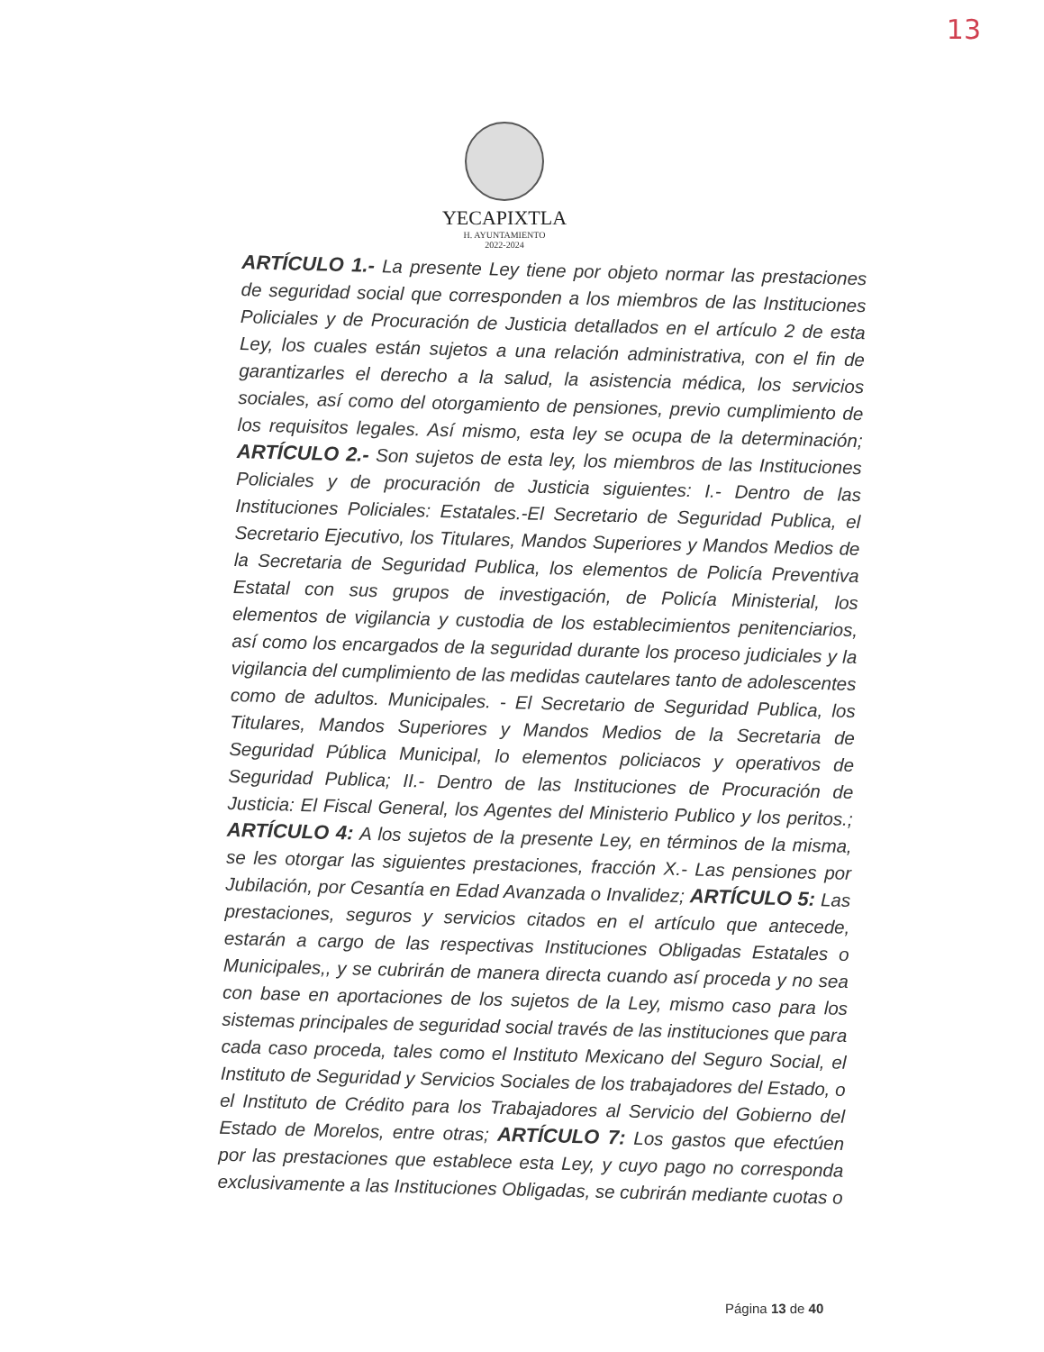13
YECAPIXTLA
H. AYUNTAMIENTO
2022-2024
ARTÍCULO 1.- La presente Ley tiene por objeto normar las prestaciones de seguridad social que corresponden a los miembros de las Instituciones Policiales y de Procuración de Justicia detallados en el artículo 2 de esta Ley, los cuales están sujetos a una relación administrativa, con el fin de garantizarles el derecho a la salud, la asistencia médica, los servicios sociales, así como del otorgamiento de pensiones, previo cumplimiento de los requisitos legales. Así mismo, esta ley se ocupa de la determinación; ARTÍCULO 2.- Son sujetos de esta ley, los miembros de las Instituciones Policiales y de procuración de Justicia siguientes: I.- Dentro de las Instituciones Policiales: Estatales.-El Secretario de Seguridad Publica, el Secretario Ejecutivo, los Titulares, Mandos Superiores y Mandos Medios de la Secretaria de Seguridad Publica, los elementos de Policía Preventiva Estatal con sus grupos de investigación, de Policía Ministerial, los elementos de vigilancia y custodia de los establecimientos penitenciarios, así como los encargados de la seguridad durante los proceso judiciales y la vigilancia del cumplimiento de las medidas cautelares tanto de adolescentes como de adultos. Municipales. - El Secretario de Seguridad Publica, los Titulares, Mandos Superiores y Mandos Medios de la Secretaria de Seguridad Pública Municipal, lo elementos policiacos y operativos de Seguridad Publica; II.- Dentro de las Instituciones de Procuración de Justicia: El Fiscal General, los Agentes del Ministerio Publico y los peritos.; ARTÍCULO 4: A los sujetos de la presente Ley, en términos de la misma, se les otorgar las siguientes prestaciones, fracción X.- Las pensiones por Jubilación, por Cesantía en Edad Avanzada o Invalidez; ARTÍCULO 5: Las prestaciones, seguros y servicios citados en el artículo que antecede, estarán a cargo de las respectivas Instituciones Obligadas Estatales o Municipales,, y se cubrirán de manera directa cuando así proceda y no sea con base en aportaciones de los sujetos de la Ley, mismo caso para los sistemas principales de seguridad social través de las instituciones que para cada caso proceda, tales como el Instituto Mexicano del Seguro Social, el Instituto de Seguridad y Servicios Sociales de los trabajadores del Estado, o el Instituto de Crédito para los Trabajadores al Servicio del Gobierno del Estado de Morelos, entre otras; ARTÍCULO 7: Los gastos que efectúen por las prestaciones que establece esta Ley, y cuyo pago no corresponda exclusivamente a las Instituciones Obligadas, se cubrirán mediante cuotas o
Página 13 de 40